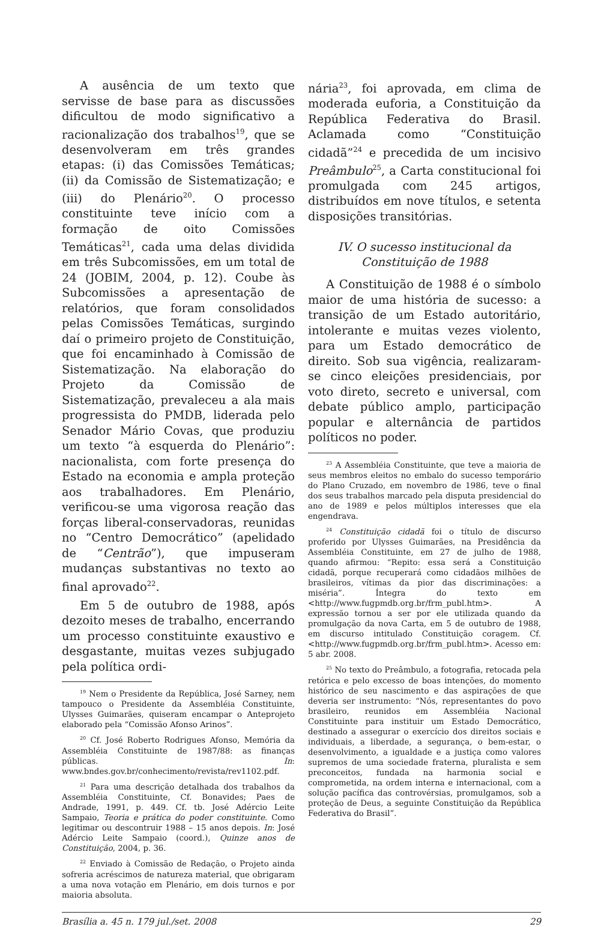A ausência de um texto que servisse de base para as discussões dificultou de modo significativo a racionalização dos trabalhos<sup>19</sup>, que se desenvolveram em três grandes etapas: (i) das Comissões Temáticas; (ii) da Comissão de Sistematização; e (iii) do Plenário<sup>20</sup>. O processo constituinte teve início com a formação de oito Comissões Temáticas<sup>21</sup>, cada uma delas dividida em três Subcomissões, em um total de 24 (JOBIM, 2004, p. 12). Coube às Subcomissões a apresentação de relatórios, que foram consolidados pelas Comissões Temáticas, surgindo daí o primeiro projeto de Constituição, que foi encaminhado à Comissão de Sistematização. Na elaboração do Projeto da Comissão de Sistematização, prevaleceu a ala mais progressista do PMDB, liderada pelo Senador Mário Covas, que produziu um texto “à esquerda do Plenário”: nacionalista, com forte presença do Estado na economia e ampla proteção aos trabalhadores. Em Plenário, verificou-se uma vigorosa reação das forças liberal-conservadoras, reunidas no “Centro Democrático” (apelidado de “Centrão”), que impuseram mudanças substantivas no texto ao final aprovado<sup>22</sup>.
Em 5 de outubro de 1988, após dezoito meses de trabalho, encerrando um processo constituinte exaustivo e desgastante, muitas vezes subjugado pela política ordi-
<sup>19</sup> Nem o Presidente da República, José Sarney, nem tampouco o Presidente da Assembléia Constituinte, Ulysses Guimarães, quiseram encampar o Anteprojeto elaborado pela “Comissão Afonso Arinos”.
<sup>20</sup> Cf. José Roberto Rodrigues Afonso, Memória da Assembléia Constituinte de 1987/88: as finanças públicas. In: www.bndes.gov.br/conhecimento/revista/rev1102.pdf.
<sup>21</sup> Para uma descrição detalhada dos trabalhos da Assembléia Constituinte, Cf. Bonavides; Paes de Andrade, 1991, p. 449. Cf. tb. José Adércio Leite Sampaio, Teoria e prática do poder constituinte. Como legitimar ou descontruir 1988 – 15 anos depois. In: José Adércio Leite Sampaio (coord.), Quinze anos de Constituição, 2004, p. 36.
<sup>22</sup> Enviado à Comissão de Redação, o Projeto ainda sofreria acréscimos de natureza material, que obrigaram a uma nova votação em Plenário, em dois turnos e por maioria absoluta.
nária<sup>23</sup>, foi aprovada, em clima de moderada euforia, a Constituição da República Federativa do Brasil. Aclamada como “Constituição cidadã”<sup>24</sup> e precedida de um incisivo Preâmbulo<sup>25</sup>, a Carta constitucional foi promulgada com 245 artigos, distribuídos em nove títulos, e setenta disposições transitórias.
IV. O sucesso institucional da
Constituição de 1988
A Constituição de 1988 é o símbolo maior de uma história de sucesso: a transição de um Estado autoritário, intolerante e muitas vezes violento, para um Estado democrático de direito. Sob sua vigência, realizaram-se cinco eleições presidenciais, por voto direto, secreto e universal, com debate público amplo, participação popular e alternância de partidos políticos no poder.
<sup>23</sup> A Assembléia Constituinte, que teve a maioria de seus membros eleitos no embalo do sucesso temporário do Plano Cruzado, em novembro de 1986, teve o final dos seus trabalhos marcado pela disputa presidencial do ano de 1989 e pelos múltiplos interesses que ela engendrava.
<sup>24</sup> Constituição cidadã foi o título de discurso proferido por Ulysses Guimarães, na Presidência da Assembléia Constituinte, em 27 de julho de 1988, quando afirmou: “Repito: essa será a Constituição cidadã, porque recuperará como cidadãos milhões de brasileiros, vítimas da pior das discriminações: a miséria”. Íntegra do texto em <http://www.fugpmdb.org.br/frm_publ.htm>. A expressão tornou a ser por ele utilizada quando da promulgação da nova Carta, em 5 de outubro de 1988, em discurso intitulado Constituição coragem. Cf. <http://www.fugpmdb.org.br/frm_publ.htm>. Acesso em: 5 abr. 2008.
<sup>25</sup> No texto do Preâmbulo, a fotografia, retocada pela retórica e pelo excesso de boas intenções, do momento histórico de seu nascimento e das aspirações de que deveria ser instrumento: “Nós, representantes do povo brasileiro, reunidos em Assembléia Nacional Constituinte para instituir um Estado Democrático, destinado a assegurar o exercício dos direitos sociais e individuais, a liberdade, a segurança, o bem-estar, o desenvolvimento, a igualdade e a justiça como valores supremos de uma sociedade fraterna, pluralista e sem preconceitos, fundada na harmonia social e comprometida, na ordem interna e internacional, com a solução pacífica das controvérsias, promulgamos, sob a proteção de Deus, a seguinte Constituição da República Federativa do Brasil”.
Brasília a. 45 n. 179 jul./set. 2008 29